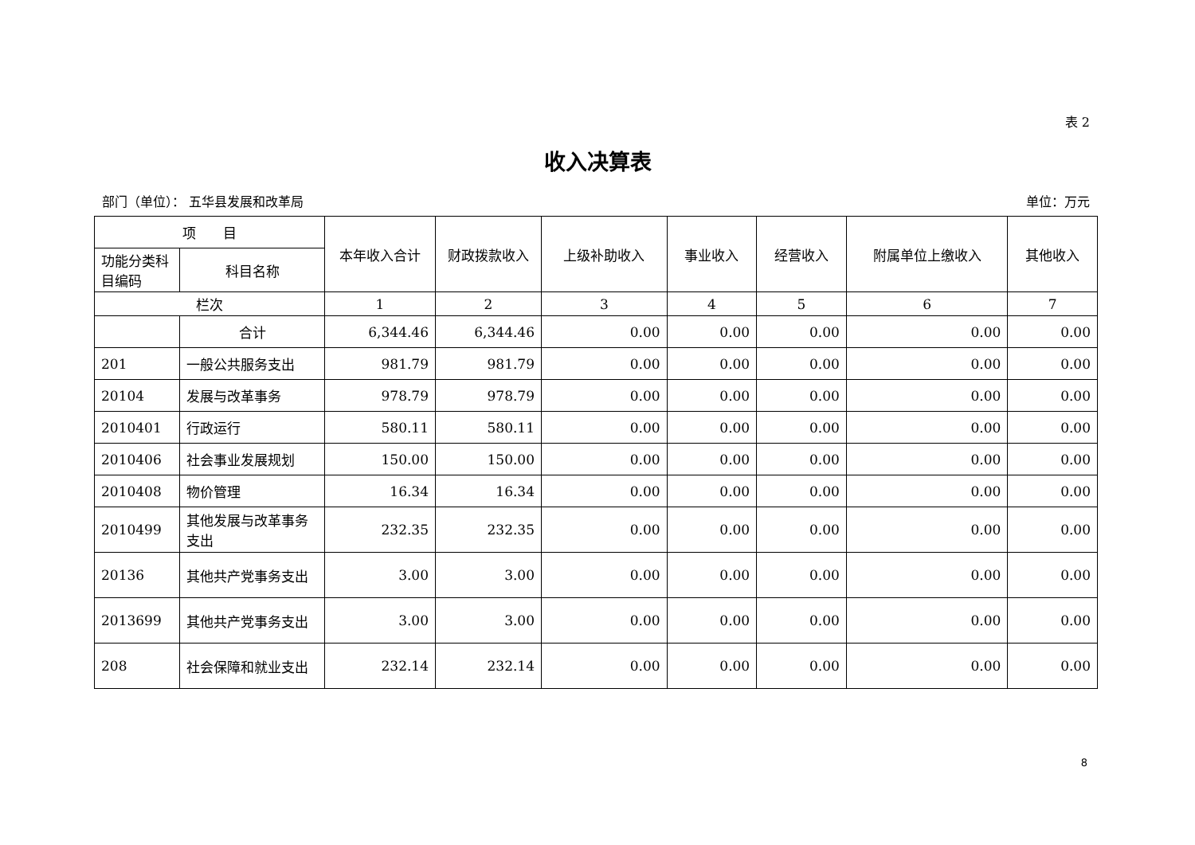表 2
收入决算表
部门（单位）： 五华县发展和改革局 单位：万元
| 项 目 | | 本年收入合计 | 财政拨款收入 | 上级补助收入 | 事业收入 | 经营收入 | 附属单位上缴收入 | 其他收入 |
| --- | --- | --- | --- | --- | --- | --- | --- | --- |
| 功能分类科目编码 | 科目名称 | | | | | | | |
| 栏次 | | 1 | 2 | 3 | 4 | 5 | 6 | 7 |
| | 合计 | 6,344.46 | 6,344.46 | 0.00 | 0.00 | 0.00 | 0.00 | 0.00 |
| 201 | 一般公共服务支出 | 981.79 | 981.79 | 0.00 | 0.00 | 0.00 | 0.00 | 0.00 |
| 20104 | 发展与改革事务 | 978.79 | 978.79 | 0.00 | 0.00 | 0.00 | 0.00 | 0.00 |
| 2010401 | 行政运行 | 580.11 | 580.11 | 0.00 | 0.00 | 0.00 | 0.00 | 0.00 |
| 2010406 | 社会事业发展规划 | 150.00 | 150.00 | 0.00 | 0.00 | 0.00 | 0.00 | 0.00 |
| 2010408 | 物价管理 | 16.34 | 16.34 | 0.00 | 0.00 | 0.00 | 0.00 | 0.00 |
| 2010499 | 其他发展与改革事务支出 | 232.35 | 232.35 | 0.00 | 0.00 | 0.00 | 0.00 | 0.00 |
| 20136 | 其他共产党事务支出 | 3.00 | 3.00 | 0.00 | 0.00 | 0.00 | 0.00 | 0.00 |
| 2013699 | 其他共产党事务支出 | 3.00 | 3.00 | 0.00 | 0.00 | 0.00 | 0.00 | 0.00 |
| 208 | 社会保障和就业支出 | 232.14 | 232.14 | 0.00 | 0.00 | 0.00 | 0.00 | 0.00 |
8